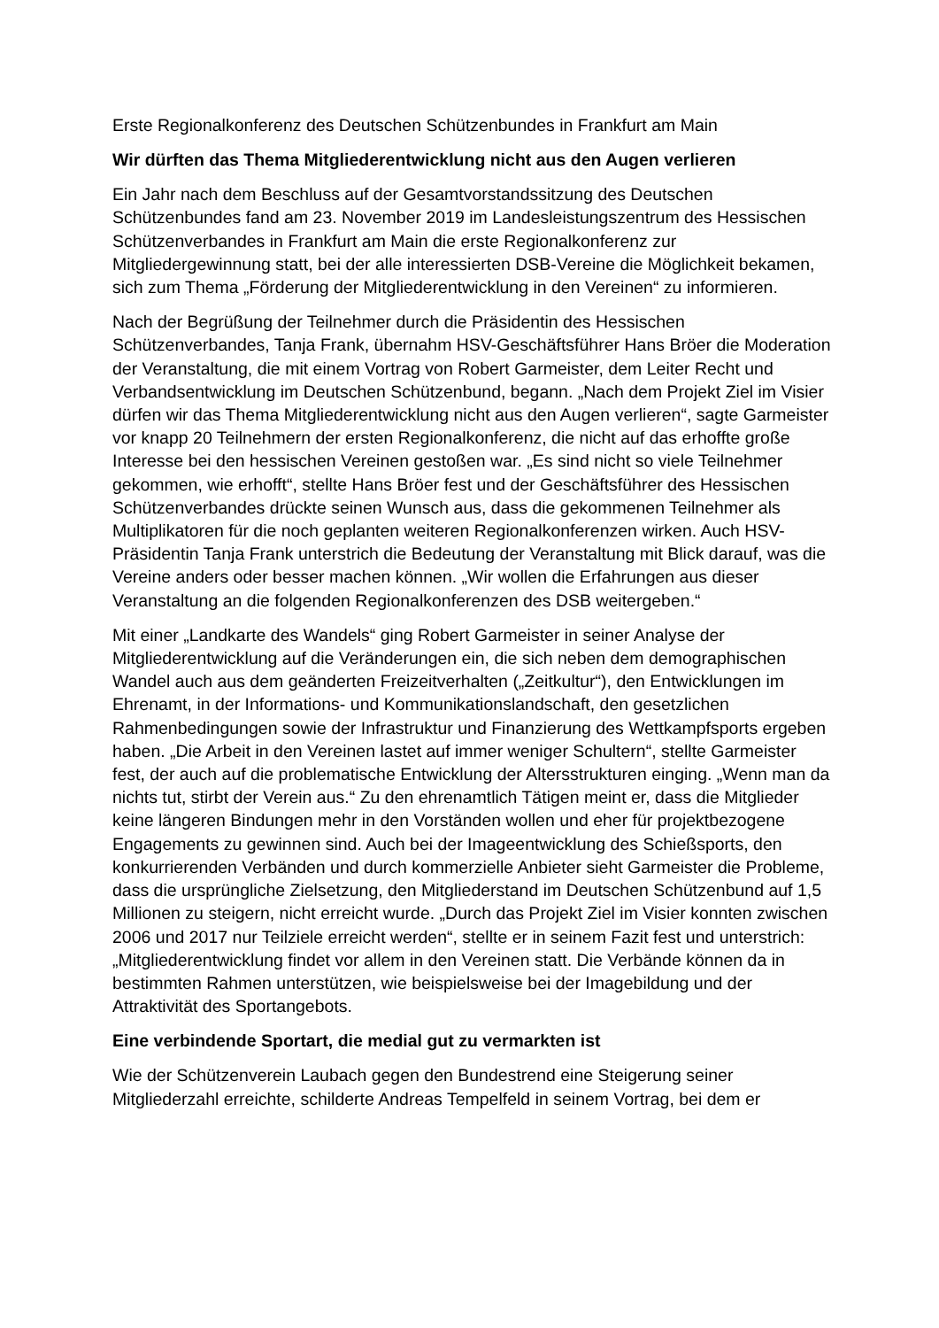Erste Regionalkonferenz des Deutschen Schützenbundes in Frankfurt am Main
Wir dürften das Thema Mitgliederentwicklung nicht aus den Augen verlieren
Ein Jahr nach dem Beschluss auf der Gesamtvorstandssitzung des Deutschen Schützenbundes fand am 23. November 2019 im Landesleistungszentrum des Hessischen Schützenverbandes in Frankfurt am Main die erste Regionalkonferenz zur Mitgliedergewinnung statt, bei der alle interessierten DSB-Vereine die Möglichkeit bekamen, sich zum Thema „Förderung der Mitgliederentwicklung in den Vereinen“ zu informieren.
Nach der Begrüßung der Teilnehmer durch die Präsidentin des Hessischen Schützenverbandes, Tanja Frank, übernahm HSV-Geschäftsführer Hans Bröer die Moderation der Veranstaltung, die mit einem Vortrag von Robert Garmeister, dem Leiter Recht und Verbandsentwicklung im Deutschen Schützenbund, begann. „Nach dem Projekt Ziel im Visier dürfen wir das Thema Mitgliederentwicklung nicht aus den Augen verlieren“, sagte Garmeister vor knapp 20 Teilnehmern der ersten Regionalkonferenz, die nicht auf das erhoffte große Interesse bei den hessischen Vereinen gestoßen war. „Es sind nicht so viele Teilnehmer gekommen, wie erhofft“, stellte Hans Bröer fest und der Geschäftsführer des Hessischen Schützenverbandes drückte seinen Wunsch aus, dass die gekommenen Teilnehmer als Multiplikatoren für die noch geplanten weiteren Regionalkonferenzen wirken. Auch HSV-Präsidentin Tanja Frank unterstrich die Bedeutung der Veranstaltung mit Blick darauf, was die Vereine anders oder besser machen können. „Wir wollen die Erfahrungen aus dieser Veranstaltung an die folgenden Regionalkonferenzen des DSB weitergeben.“
Mit einer „Landkarte des Wandels“ ging Robert Garmeister in seiner Analyse der Mitgliederentwicklung auf die Veränderungen ein, die sich neben dem demographischen Wandel auch aus dem geänderten Freizeitverhalten („Zeitkultur“), den Entwicklungen im Ehrenamt, in der Informations- und Kommunikationslandschaft, den gesetzlichen Rahmenbedingungen sowie der Infrastruktur und Finanzierung des Wettkampfsports ergeben haben. „Die Arbeit in den Vereinen lastet auf immer weniger Schultern“, stellte Garmeister fest, der auch auf die problematische Entwicklung der Altersstrukturen einging. „Wenn man da nichts tut, stirbt der Verein aus.“ Zu den ehrenamtlich Tätigen meint er, dass die Mitglieder keine längeren Bindungen mehr in den Vorständen wollen und eher für projektbezogene Engagements zu gewinnen sind. Auch bei der Imageentwicklung des Schießsports, den konkurrierenden Verbänden und durch kommerzielle Anbieter sieht Garmeister die Probleme, dass die ursprüngliche Zielsetzung, den Mitgliederstand im Deutschen Schützenbund auf 1,5 Millionen zu steigern, nicht erreicht wurde. „Durch das Projekt Ziel im Visier konnten zwischen 2006 und 2017 nur Teilziele erreicht werden“, stellte er in seinem Fazit fest und unterstrich: „Mitgliederentwicklung findet vor allem in den Vereinen statt. Die Verbände können da in bestimmten Rahmen unterstützen, wie beispielsweise bei der Imagebildung und der Attraktivität des Sportangebots.
Eine verbindende Sportart, die medial gut zu vermarkten ist
Wie der Schützenverein Laubach gegen den Bundestrend eine Steigerung seiner Mitgliederzahl erreichte, schilderte Andreas Tempelfeld in seinem Vortrag, bei dem er